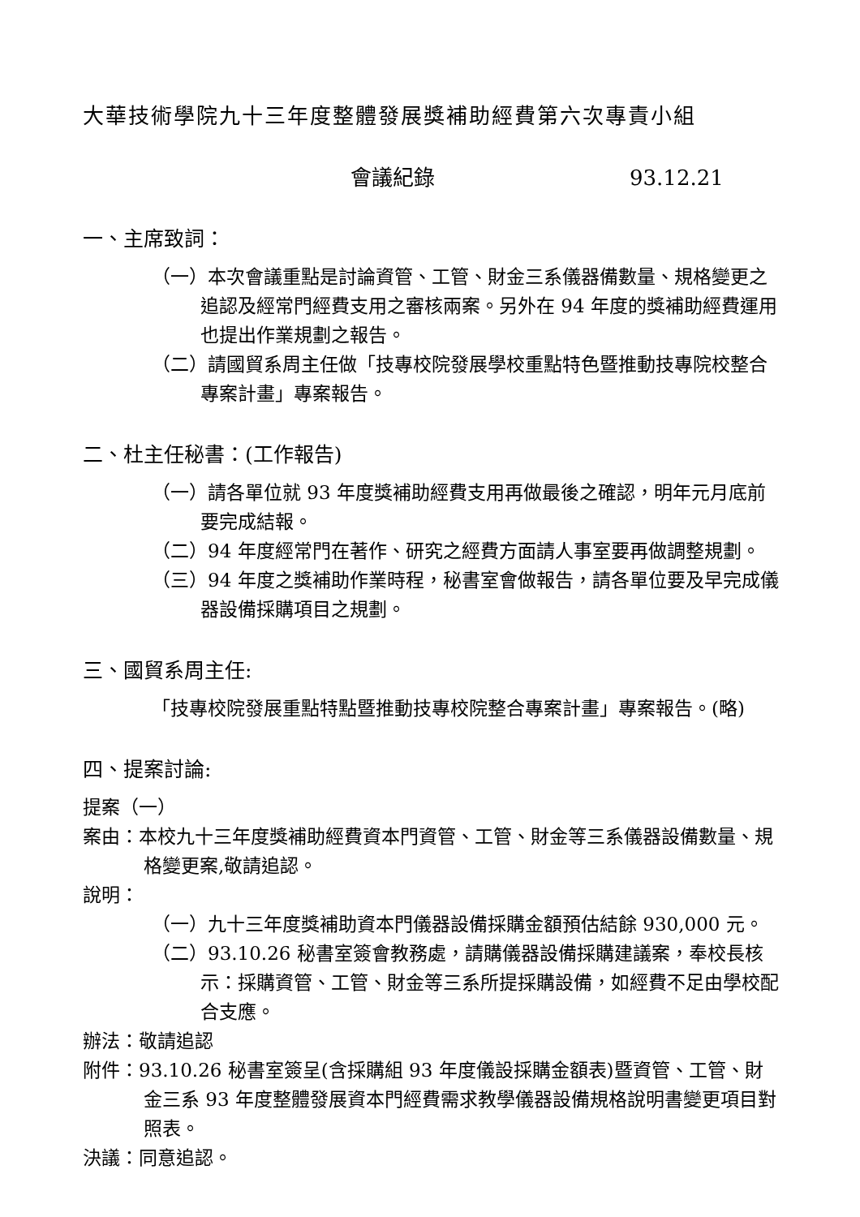大華技術學院九十三年度整體發展獎補助經費第六次專責小組
會議紀錄 93.12.21
一、主席致詞：
（一）本次會議重點是討論資管、工管、財金三系儀器備數量、規格變更之追認及經常門經費支用之審核兩案。另外在 94 年度的獎補助經費運用也提出作業規劃之報告。
（二）請國貿系周主任做「技專校院發展學校重點特色暨推動技專院校整合專案計畫」專案報告。
二、杜主任秘書：(工作報告)
（一）請各單位就 93 年度獎補助經費支用再做最後之確認，明年元月底前要完成結報。
（二）94 年度經常門在著作、研究之經費方面請人事室要再做調整規劃。
（三）94 年度之獎補助作業時程，秘書室會做報告，請各單位要及早完成儀器設備採購項目之規劃。
三、國貿系周主任:
「技專校院發展重點特點暨推動技專校院整合專案計畫」專案報告。(略)
四、提案討論:
提案（一）
案由：本校九十三年度獎補助經費資本門資管、工管、財金等三系儀器設備數量、規格變更案,敬請追認。
說明：
（一）九十三年度獎補助資本門儀器設備採購金額預估結餘 930,000 元。
（二）93.10.26 秘書室簽會教務處，請購儀器設備採購建議案，奉校長核示：採購資管、工管、財金等三系所提採購設備，如經費不足由學校配合支應。
辦法：敬請追認
附件：93.10.26 秘書室簽呈(含採購組 93 年度儀設採購金額表)暨資管、工管、財金三系 93 年度整體發展資本門經費需求教學儀器設備規格說明書變更項目對照表。
決議：同意追認。